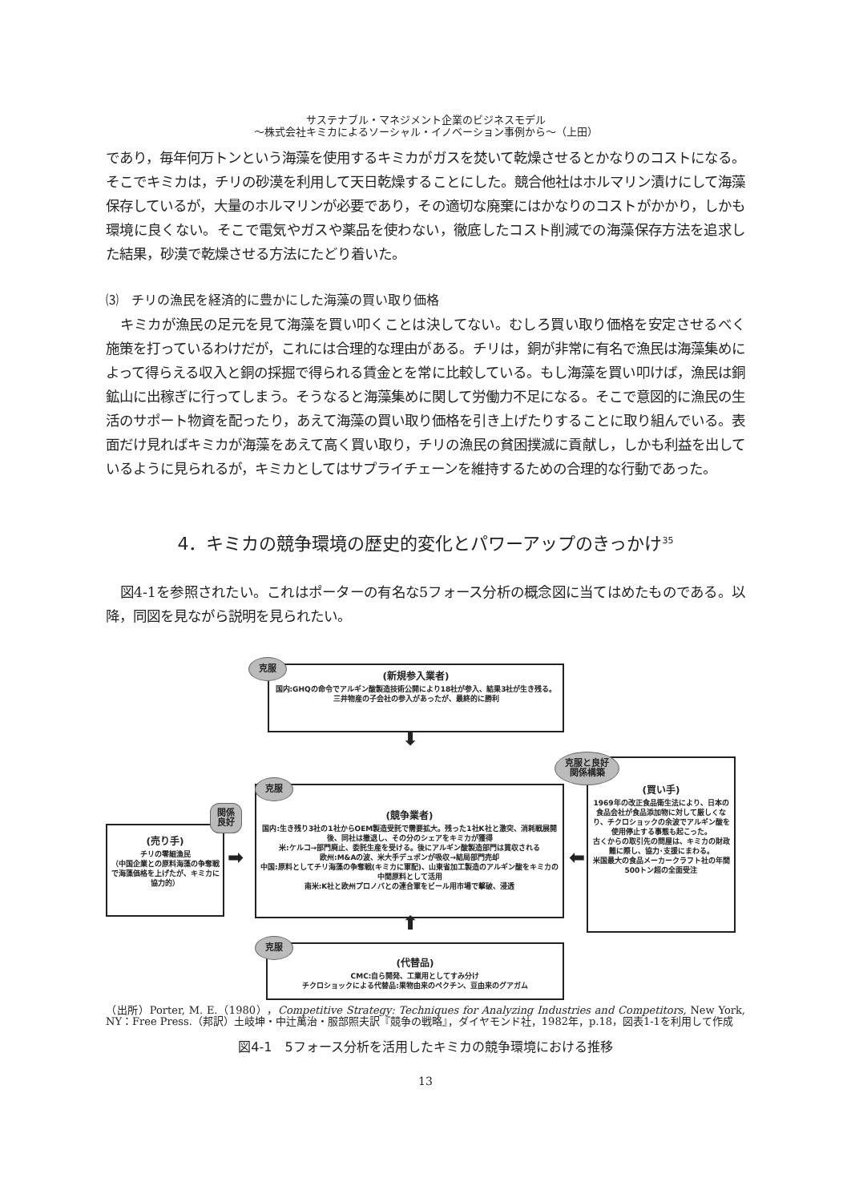サステナブル・マネジメント企業のビジネスモデル
～株式会社キミカによるソーシャル・イノベーション事例から～（上田）
であり，毎年何万トンという海藻を使用するキミカがガスを焚いて乾燥させるとかなりのコストになる。そこでキミカは，チリの砂漠を利用して天日乾燥することにした。競合他社はホルマリン漬けにして海藻保存しているが，大量のホルマリンが必要であり，その適切な廃棄にはかなりのコストがかかり，しかも環境に良くない。そこで電気やガスや薬品を使わない，徹底したコスト削減での海藻保存方法を追求した結果，砂漠で乾燥させる方法にたどり着いた。
⑶　チリの漁民を経済的に豊かにした海藻の買い取り価格
キミカが漁民の足元を見て海藻を買い叩くことは決してない。むしろ買い取り価格を安定させるべく施策を打っているわけだが，これには合理的な理由がある。チリは，銅が非常に有名で漁民は海藻集めによって得らえる収入と銅の採掘で得られる賃金とを常に比較している。もし海藻を買い叩けば，漁民は銅鉱山に出稼ぎに行ってしまう。そうなると海藻集めに関して労働力不足になる。そこで意図的に漁民の生活のサポート物資を配ったり，あえて海藻の買い取り価格を引き上げたりすることに取り組んでいる。表面だけ見ればキミカが海藻をあえて高く買い取り，チリの漁民の貧困撲滅に貢献し，しかも利益を出しているように見られるが，キミカとしてはサプライチェーンを維持するための合理的な行動であった。
4．キミカの競争環境の歴史的変化とパワーアップのきっかけ<sup>35</sup>
図4-1を参照されたい。これはポーターの有名な5フォース分析の概念図に当てはめたものである。以降，同図を見ながら説明を見られたい。
克服
(新規参入業者)
国内:GHQの命令でアルギン酸製造技術公開により18社が参入、結果3社が生き残る。三井物産の子会社の参入があったが、最終的に勝利
⬇
克服
(競争業者)
国内:生き残り3社の1社からOEM製造受託で需要拡大。残った1社K社と激突、消耗戦展開後、同社は撤退し、その分のシェアをキミカが獲得
米:ケルコ→部門廃止、委託生産を受ける。後にアルギン酸製造部門は買収される
欧州:M&Aの波、米大手デュポンが吸収→結局部門売却
中国:原料としてチリ海藻の争奪戦(キミカに軍配)、山東省加工製造のアルギン酸をキミカの中間原料として活用
南米:K社と欧州プロノバとの連合軍をビール用市場で撃破、浸透
関係
良好
(売り手)
チリの零細漁民
（中国企業との原料海藻の争奪戦で海藻価格を上げたが、キミカに協力的）
➡ ⬅
克服と良好
関係構築
(買い手)
1969年の改正食品衛生法により、日本の食品会社が食品添加物に対して厳しくなり、チクロショックの余波でアルギン酸を使用停止する事態も起こった。
古くからの取引先の問屋は、キミカの財政難に際し、協力･支援にまわる。
米国最大の食品メーカークラフト社の年間500トン超の全面受注
⬆
克服
(代替品)
CMC:自ら開発、工業用としてすみ分け
チクロショックによる代替品:果物由来のペクチン、豆由来のグアガム
（出所）Porter, M. E.（1980），Competitive Strategy: Techniques for Analyzing Industries and Competitors, New York, NY：Free Press.（邦訳）土岐坤・中辻萬治・服部照夫訳『競争の戦略』，ダイヤモンド社，1982年，p.18，図表1-1を利用して作成
図4-1　5フォース分析を活用したキミカの競争環境における推移
13